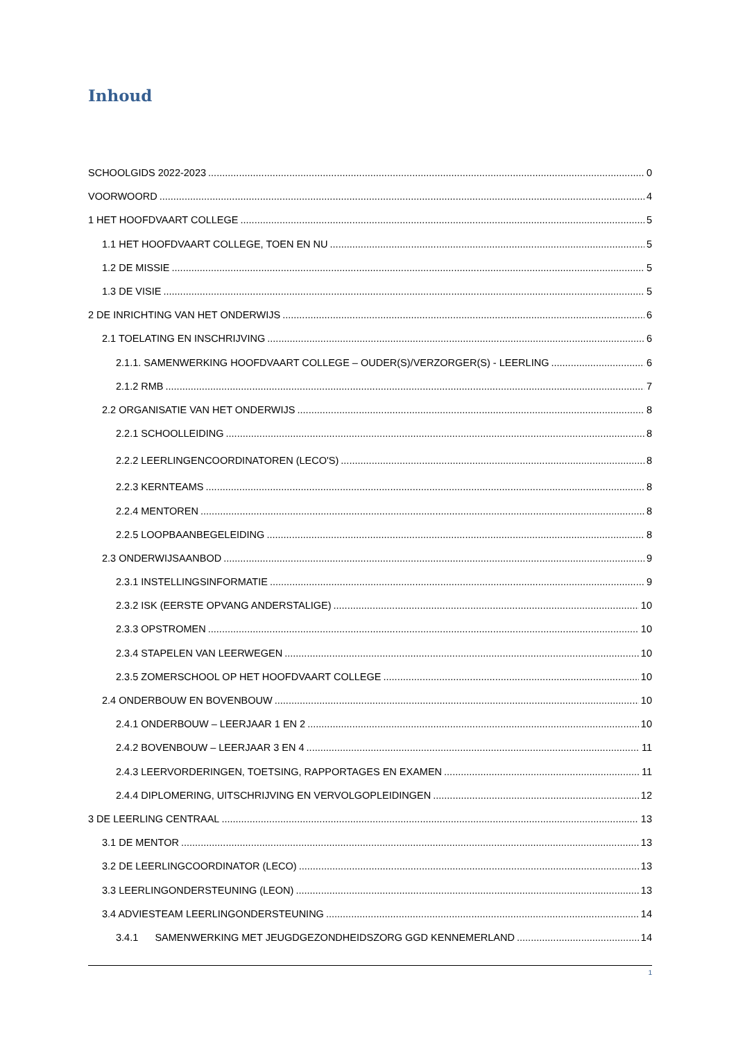Inhoud
SCHOOLGIDS 2022-2023 0
VOORWOORD 4
1 HET HOOFDVAART COLLEGE 5
1.1 HET HOOFDVAART COLLEGE, TOEN EN NU 5
1.2 DE MISSIE 5
1.3 DE VISIE 5
2 DE INRICHTING VAN HET ONDERWIJS 6
2.1 TOELATING EN INSCHRIJVING 6
2.1.1. SAMENWERKING HOOFDVAART COLLEGE – OUDER(S)/VERZORGER(S) - LEERLING 6
2.1.2 RMB 7
2.2 ORGANISATIE VAN HET ONDERWIJS 8
2.2.1 SCHOOLLEIDING 8
2.2.2 LEERLINGENCOORDINATOREN (LECO'S) 8
2.2.3 KERNTEAMS 8
2.2.4 MENTOREN 8
2.2.5 LOOPBAANBEGELEIDING 8
2.3 ONDERWIJSAANBOD 9
2.3.1 INSTELLINGSINFORMATIE 9
2.3.2 ISK (EERSTE OPVANG ANDERSTALIGE) 10
2.3.3 OPSTROMEN 10
2.3.4 STAPELEN VAN LEERWEGEN 10
2.3.5 ZOMERSCHOOL OP HET HOOFDVAART COLLEGE 10
2.4 ONDERBOUW EN BOVENBOUW 10
2.4.1 ONDERBOUW – LEERJAAR 1 EN 2 10
2.4.2 BOVENBOUW – LEERJAAR 3 EN 4 11
2.4.3 LEERVORDERINGEN, TOETSING, RAPPORTAGES EN EXAMEN 11
2.4.4 DIPLOMERING, UITSCHRIJVING EN VERVOLGOPLEIDINGEN 12
3 DE LEERLING CENTRAAL 13
3.1 DE MENTOR 13
3.2 DE LEERLINGCOORDINATOR (LECO) 13
3.3 LEERLINGONDERSTEUNING (LEON) 13
3.4 ADVIESTEAM LEERLINGONDERSTEUNING 14
3.4.1 SAMENWERKING MET JEUGDGEZONDHEIDSZORG GGD KENNEMERLAND 14
1